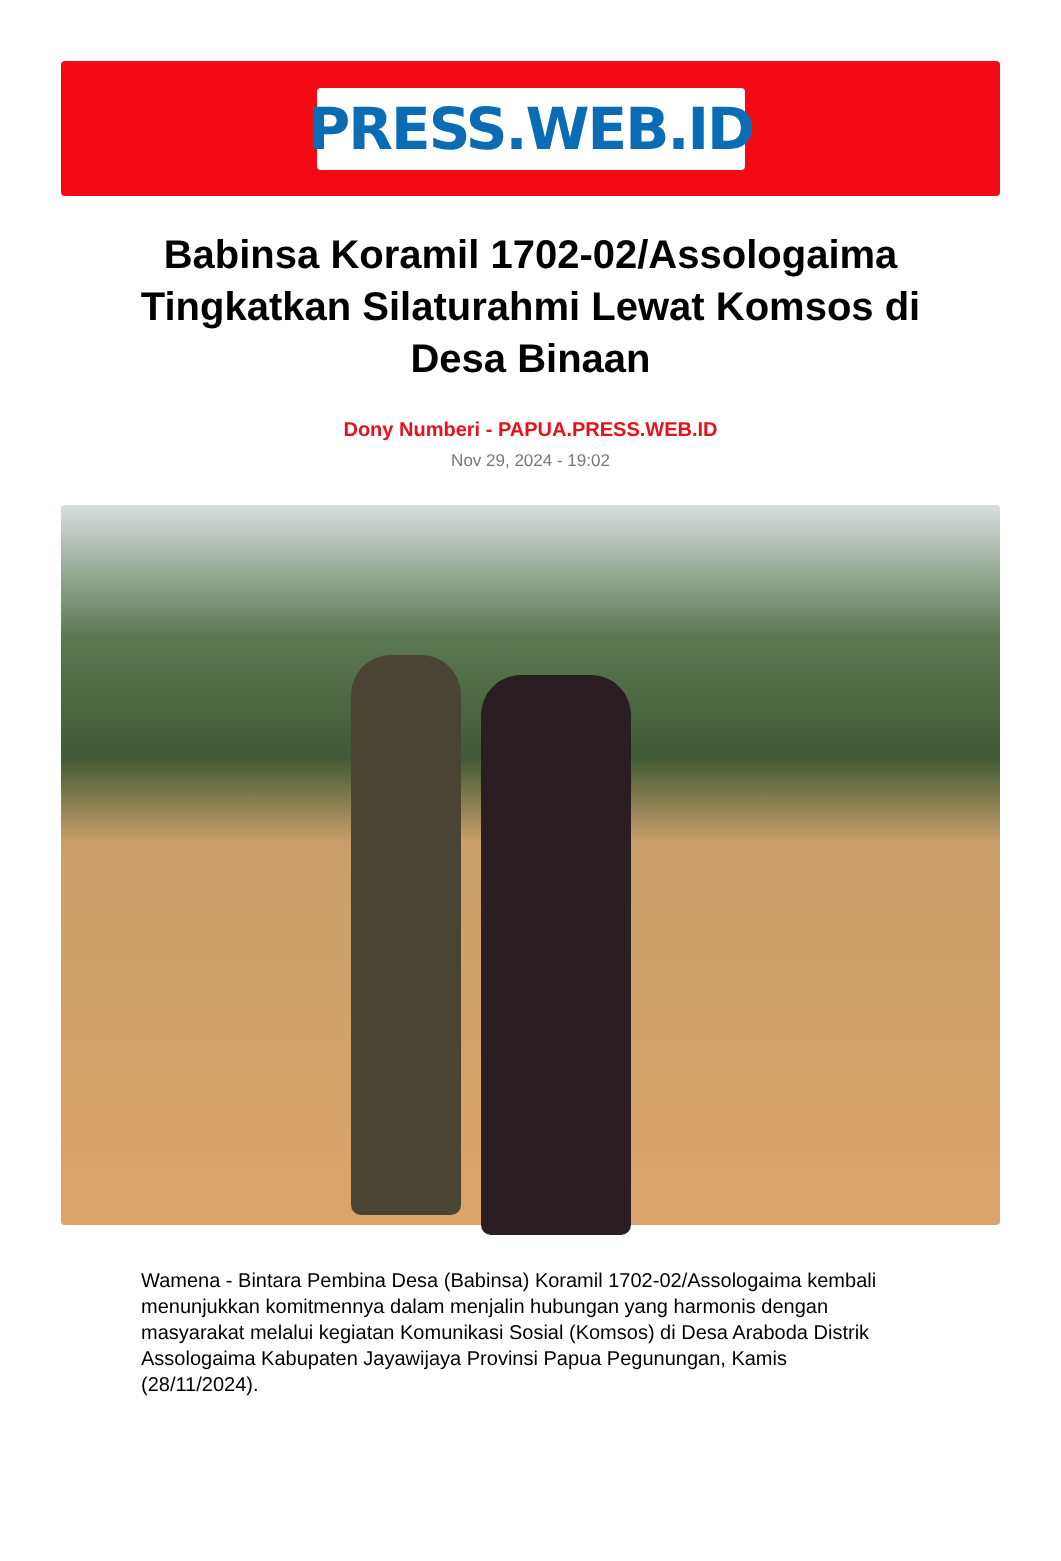PRESS.WEB.ID
Babinsa Koramil 1702-02/Assologaima Tingkatkan Silaturahmi Lewat Komsos di Desa Binaan
Dony Numberi - PAPUA.PRESS.WEB.ID
Nov 29, 2024 - 19:02
Wamena - Bintara Pembina Desa (Babinsa) Koramil 1702-02/Assologaima kembali menunjukkan komitmennya dalam menjalin hubungan yang harmonis dengan masyarakat melalui kegiatan Komunikasi Sosial (Komsos) di Desa Araboda Distrik Assologaima Kabupaten Jayawijaya Provinsi Papua Pegunungan, Kamis (28/11/2024).